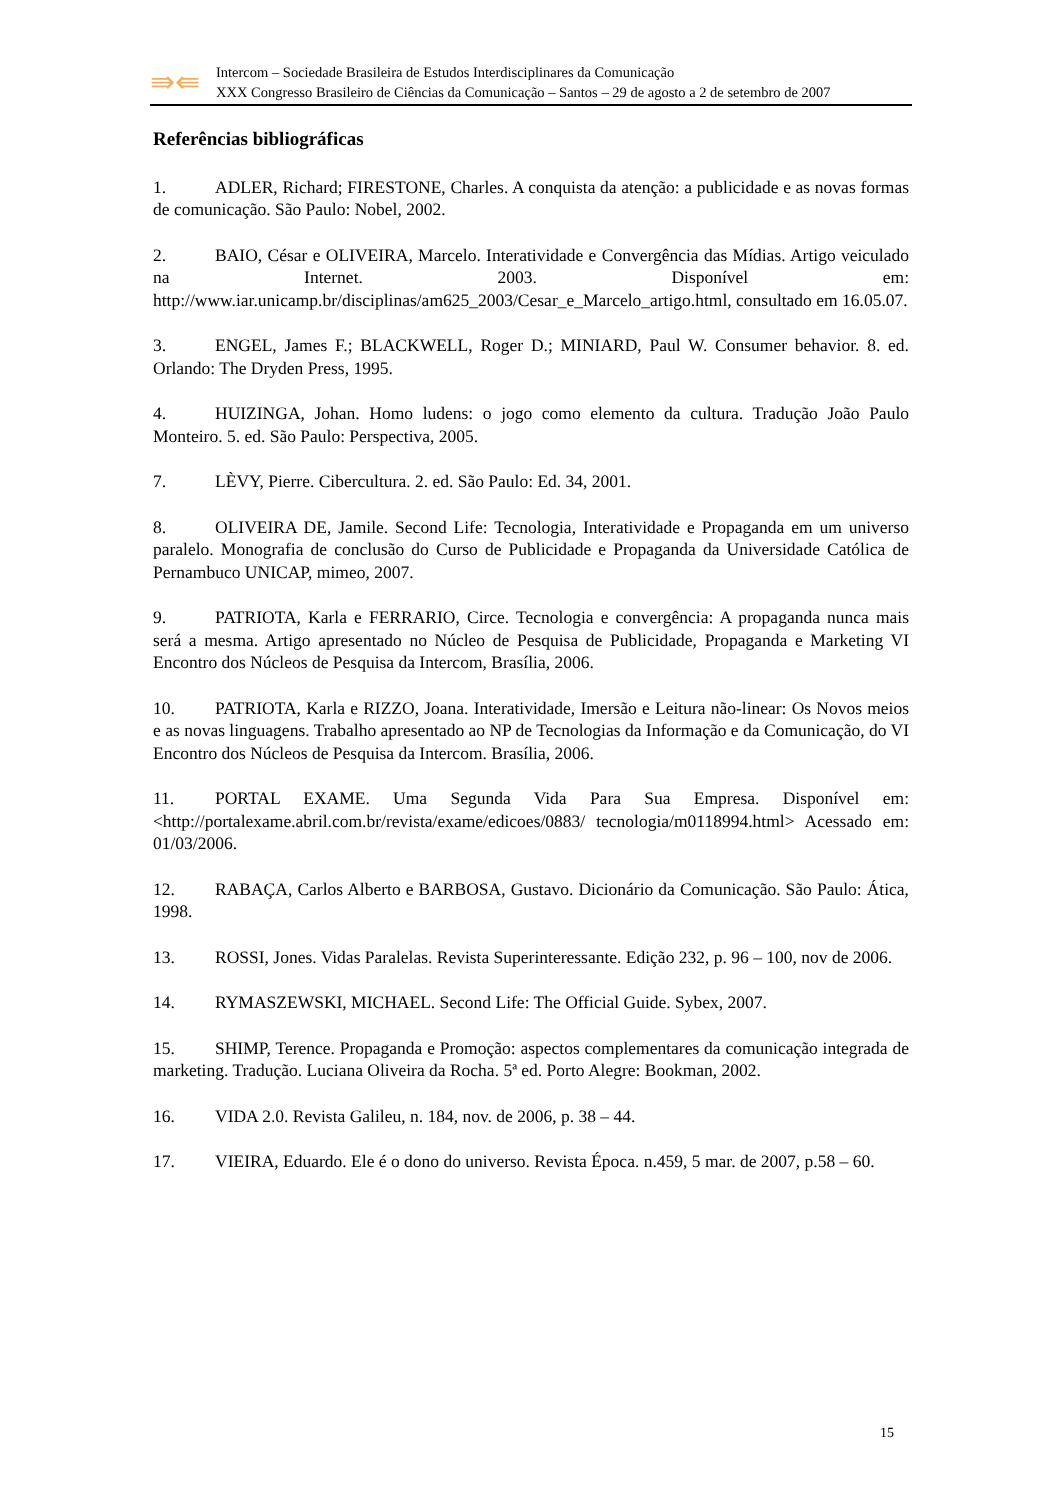⇛⇚
Intercom – Sociedade Brasileira de Estudos Interdisciplinares da Comunicação
XXX Congresso Brasileiro de Ciências da Comunicação – Santos – 29 de agosto a 2 de setembro de 2007
Referências bibliográficas
1. ADLER, Richard; FIRESTONE, Charles. A conquista da atenção: a publicidade e as novas formas de comunicação. São Paulo: Nobel, 2002.
2. BAIO, César e OLIVEIRA, Marcelo. Interatividade e Convergência das Mídias. Artigo veiculado na Internet. 2003. Disponível em: http://www.iar.unicamp.br/disciplinas/am625_2003/Cesar_e_Marcelo_artigo.html, consultado em 16.05.07.
3. ENGEL, James F.; BLACKWELL, Roger D.; MINIARD, Paul W. Consumer behavior. 8. ed. Orlando: The Dryden Press, 1995.
4. HUIZINGA, Johan. Homo ludens: o jogo como elemento da cultura. Tradução João Paulo Monteiro. 5. ed. São Paulo: Perspectiva, 2005.
7. LÈVY, Pierre. Cibercultura. 2. ed. São Paulo: Ed. 34, 2001.
8. OLIVEIRA DE, Jamile. Second Life: Tecnologia, Interatividade e Propaganda em um universo paralelo. Monografia de conclusão do Curso de Publicidade e Propaganda da Universidade Católica de Pernambuco UNICAP, mimeo, 2007.
9. PATRIOTA, Karla e FERRARIO, Circe. Tecnologia e convergência: A propaganda nunca mais será a mesma. Artigo apresentado no Núcleo de Pesquisa de Publicidade, Propaganda e Marketing VI Encontro dos Núcleos de Pesquisa da Intercom, Brasília, 2006.
10. PATRIOTA, Karla e RIZZO, Joana. Interatividade, Imersão e Leitura não-linear: Os Novos meios e as novas linguagens. Trabalho apresentado ao NP de Tecnologias da Informação e da Comunicação, do VI Encontro dos Núcleos de Pesquisa da Intercom. Brasília, 2006.
11. PORTAL EXAME. Uma Segunda Vida Para Sua Empresa. Disponível em: <http://portalexame.abril.com.br/revista/exame/edicoes/0883/ tecnologia/m0118994.html> Acessado em: 01/03/2006.
12. RABAÇA, Carlos Alberto e BARBOSA, Gustavo. Dicionário da Comunicação. São Paulo: Ática, 1998.
13. ROSSI, Jones. Vidas Paralelas. Revista Superinteressante. Edição 232, p. 96 – 100, nov de 2006.
14. RYMASZEWSKI, MICHAEL. Second Life: The Official Guide. Sybex, 2007.
15. SHIMP, Terence. Propaganda e Promoção: aspectos complementares da comunicação integrada de marketing. Tradução. Luciana Oliveira da Rocha. 5ª ed. Porto Alegre: Bookman, 2002.
16. VIDA 2.0. Revista Galileu, n. 184, nov. de 2006, p. 38 – 44.
17. VIEIRA, Eduardo. Ele é o dono do universo. Revista Época. n.459, 5 mar. de 2007, p.58 – 60.
15